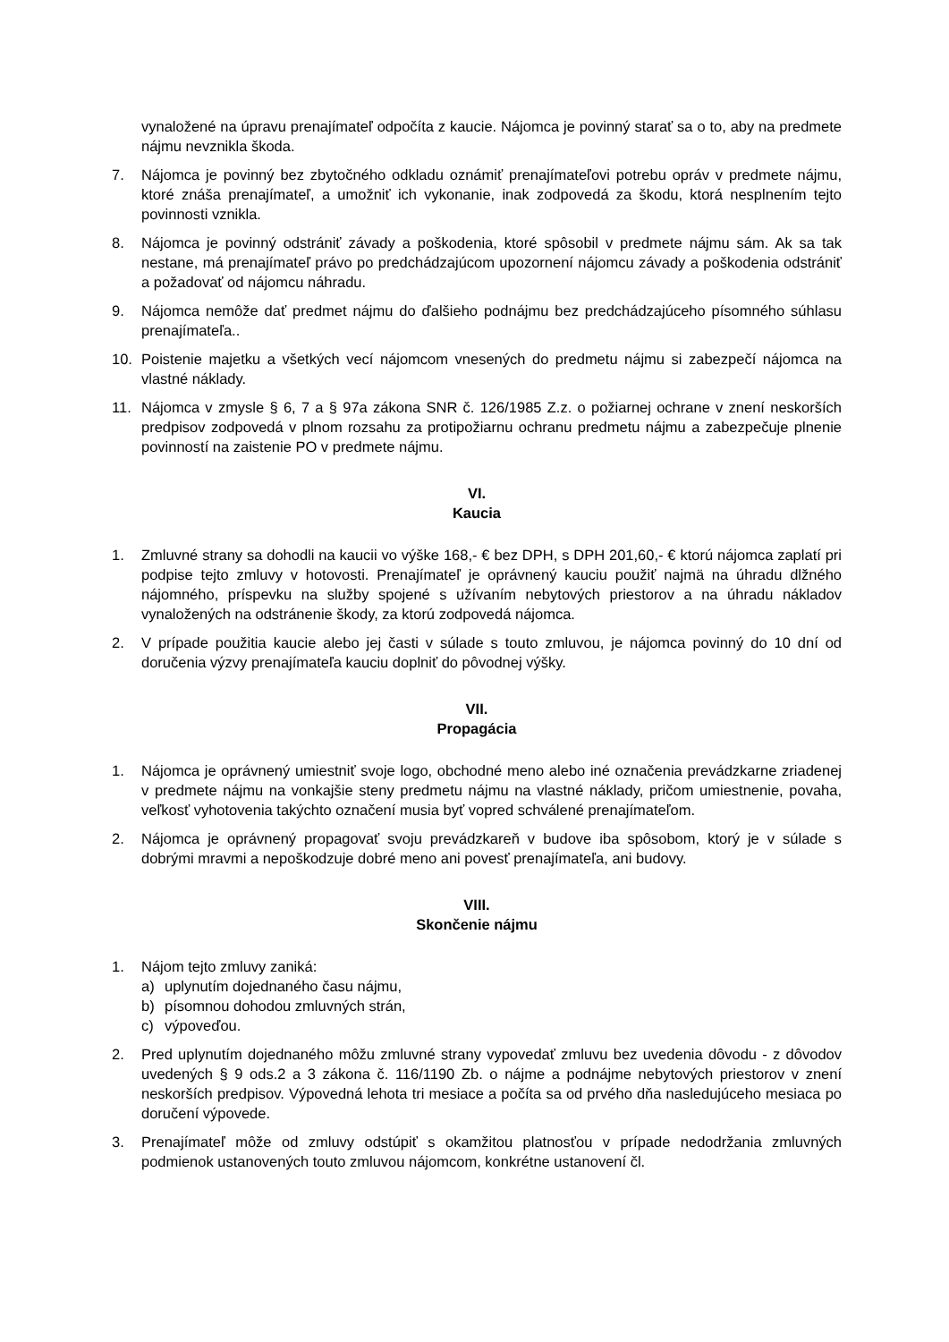vynaložené na úpravu prenajímateľ odpočíta z kaucie. Nájomca je povinný starať sa o to, aby na predmete nájmu nevznikla škoda.
7. Nájomca je povinný bez zbytočného odkladu oznámiť prenajímateľovi potrebu opráv v predmete nájmu, ktoré znáša prenajímateľ, a umožniť ich vykonanie, inak zodpovedá za škodu, ktorá nesplnením tejto povinnosti vznikla.
8. Nájomca je povinný odstrániť závady a poškodenia, ktoré spôsobil v predmete nájmu sám. Ak sa tak nestane, má prenajímateľ právo po predchádzajúcom upozornení nájomcu závady a poškodenia odstrániť a požadovať od nájomcu náhradu.
9. Nájomca nemôže dať predmet nájmu do ďalšieho podnájmu bez predchádzajúceho písomného súhlasu prenajímateľa..
10. Poistenie majetku a všetkých vecí nájomcom vnesených do predmetu nájmu si zabezpečí nájomca na vlastné náklady.
11. Nájomca v zmysle § 6, 7 a § 97a zákona SNR č. 126/1985 Z.z. o požiarnej ochrane v znení neskorších predpisov zodpovedá v plnom rozsahu za protipožiarnu ochranu predmetu nájmu a zabezpečuje plnenie povinností na zaistenie PO v predmete nájmu.
VI.
Kaucia
1. Zmluvné strany sa dohodli na kaucii vo výške 168,- € bez DPH, s DPH 201,60,- € ktorú nájomca zaplatí pri podpise tejto zmluvy v hotovosti. Prenajímateľ je oprávnený kauciu použiť najmä na úhradu dlžného nájomného, príspevku na služby spojené s užívaním nebytových priestorov a na úhradu nákladov vynaložených na odstránenie škody, za ktorú zodpovedá nájomca.
2. V prípade použitia kaucie alebo jej časti v súlade s touto zmluvou, je nájomca povinný do 10 dní od doručenia výzvy prenajímateľa kauciu doplniť do pôvodnej výšky.
VII.
Propagácia
1. Nájomca je oprávnený umiestniť svoje logo, obchodné meno alebo iné označenia prevádzkarne zriadenej v predmete nájmu na vonkajšie steny predmetu nájmu na vlastné náklady, pričom umiestnenie, povaha, veľkosť vyhotovenia takýchto označení musia byť vopred schválené prenajímateľom.
2. Nájomca je oprávnený propagovať svoju prevádzkareň v budove iba spôsobom, ktorý je v súlade s dobrými mravmi a nepoškodzuje dobré meno ani povesť prenajímateľa, ani budovy.
VIII.
Skončenie nájmu
1. Nájom tejto zmluvy zaniká:
a) uplynutím dojednaného času nájmu,
b) písomnou dohodou zmluvných strán,
c) výpoveďou.
2. Pred uplynutím dojednaného môžu zmluvné strany vypovedať zmluvu bez uvedenia dôvodu - z dôvodov uvedených § 9 ods.2 a 3 zákona č. 116/1190 Zb. o nájme a podnájme nebytových priestorov v znení neskorších predpisov. Výpovedná lehota tri mesiace a počíta sa od prvého dňa nasledujúceho mesiaca po doručení výpovede.
3. Prenajímateľ môže od zmluvy odstúpiť s okamžitou platnosťou v prípade nedodržania zmluvných podmienok ustanovených touto zmluvou nájomcom, konkrétne ustanovení čl.